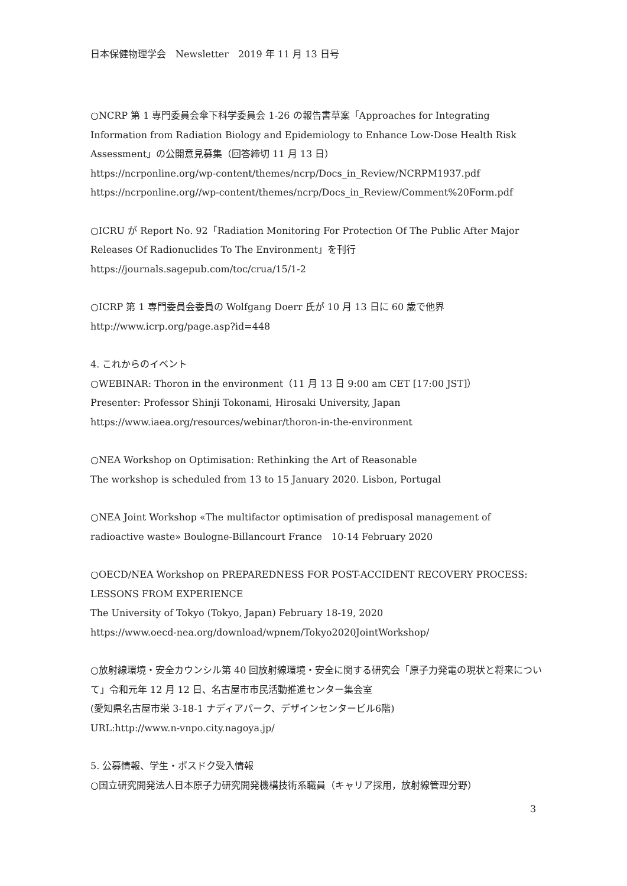日本保健物理学会　Newsletter　2019 年 11 月 13 日号
○NCRP 第 1 専門委員会傘下科学委員会 1-26 の報告書草案「Approaches for Integrating Information from Radiation Biology and Epidemiology to Enhance Low-Dose Health Risk Assessment」の公開意見募集（回答締切 11 月 13 日）
https://ncrponline.org/wp-content/themes/ncrp/Docs_in_Review/NCRPM1937.pdf
https://ncrponline.org//wp-content/themes/ncrp/Docs_in_Review/Comment%20Form.pdf
○ICRU が Report No. 92「Radiation Monitoring For Protection Of The Public After Major Releases Of Radionuclides To The Environment」を刊行
https://journals.sagepub.com/toc/crua/15/1-2
○ICRP 第 1 専門委員会委員の Wolfgang Doerr 氏が 10 月 13 日に 60 歳で他界
http://www.icrp.org/page.asp?id=448
4. これからのイベント
○WEBINAR: Thoron in the environment（11 月 13 日 9:00 am CET [17:00 JST]）
Presenter: Professor Shinji Tokonami, Hirosaki University, Japan
https://www.iaea.org/resources/webinar/thoron-in-the-environment
○NEA Workshop on Optimisation: Rethinking the Art of Reasonable
The workshop is scheduled from 13 to 15 January 2020. Lisbon, Portugal
○NEA Joint Workshop «The multifactor optimisation of predisposal management of radioactive waste» Boulogne-Billancourt France　10-14 February 2020
○OECD/NEA Workshop on PREPAREDNESS FOR POST-ACCIDENT RECOVERY PROCESS: LESSONS FROM EXPERIENCE
The University of Tokyo (Tokyo, Japan) February 18-19, 2020
https://www.oecd-nea.org/download/wpnem/Tokyo2020JointWorkshop/
○放射線環境・安全カウンシル第 40 回放射線環境・安全に関する研究会「原子力発電の現状と将来について」令和元年 12 月 12 日、名古屋市市民活動推進センター集会室
(愛知県名古屋市栄 3-18-1 ナディアパーク、デザインセンタービル6階)
URL:http://www.n-vnpo.city.nagoya.jp/
5. 公募情報、学生・ポスドク受入情報
○国立研究開発法人日本原子力研究開発機構技術系職員（キャリア採用，放射線管理分野）
3